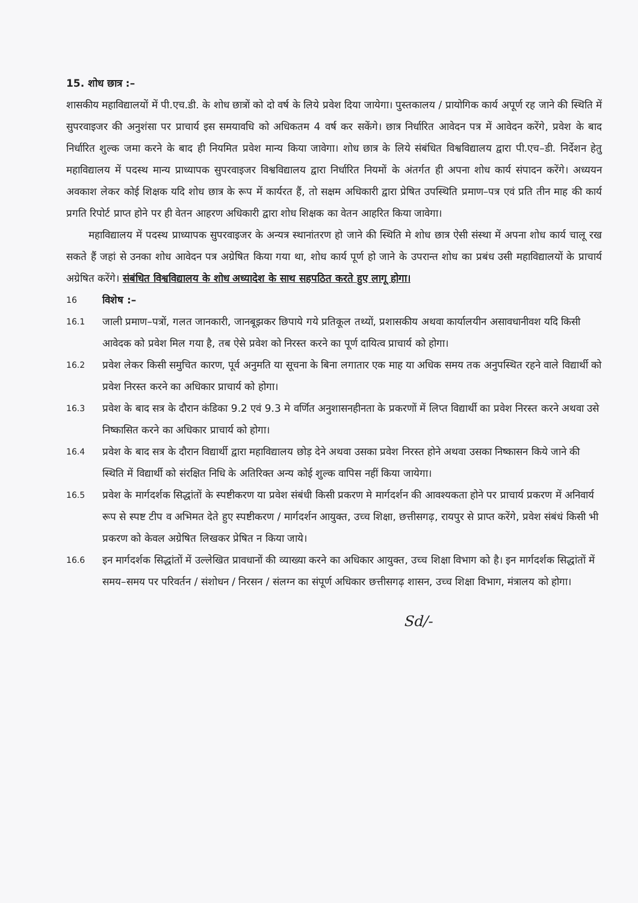15. शोध छात्र :–
शासकीय महाविद्यालयों में पी.एच.डी. के शोध छात्रों को दो वर्ष के लिये प्रवेश दिया जायेगा। पुस्तकालय / प्रायोगिक कार्य अपूर्ण रह जाने की स्थिति में सुपरवाइजर की अनुशंसा पर प्राचार्य इस समयावधि को अधिकतम 4 वर्ष कर सकेंगे। छात्र निर्धारित आवेदन पत्र में आवेदन करेंगे, प्रवेश के बाद निर्धारित शुल्क जमा करने के बाद ही नियमित प्रवेश मान्य किया जावेगा। शोध छात्र के लिये संबंधित विश्वविद्यालय द्वारा पी.एच–डी. निर्देशन हेतु महाविद्यालय में पदस्थ मान्य प्राध्यापक सुपरवाइजर विश्वविद्यालय द्वारा निर्धारित नियमों के अंतर्गत ही अपना शोध कार्य संपादन करेंगे। अध्ययन अवकाश लेकर कोई शिक्षक यदि शोध छात्र के रूप में कार्यरत हैं, तो सक्षम अधिकारी द्वारा प्रेषित उपस्थिति प्रमाण–पत्र एवं प्रति तीन माह की कार्य प्रगति रिपोर्ट प्राप्त होने पर ही वेतन आहरण अधिकारी द्वारा शोध शिक्षक का वेतन आहरित किया जावेगा।
महाविद्यालय में पदस्थ प्राध्यापक सुपरवाइजर के अन्यत्र स्थानांतरण हो जाने की स्थिति मे शोध छात्र ऐसी संस्था में अपना शोध कार्य चालू रख सकते हैं जहां से उनका शोध आवेदन पत्र अग्रेषित किया गया था, शोध कार्य पूर्ण हो जाने के उपरान्त शोध का प्रबंध उसी महाविद्यालयों के प्राचार्य अग्रेषित करेंगे। संबंधित विश्वविद्यालय के शोध अध्यादेश के साथ सहपठित करते हुए लागू होगा।
16 विशेष :–
16.1 जाली प्रमाण–पत्रों, गलत जानकारी, जानबूझकर छिपाये गये प्रतिकूल तथ्यों, प्रशासकीय अथवा कार्यालयीन असावधानीवश यदि किसी आवेदक को प्रवेश मिल गया है, तब ऐसे प्रवेश को निरस्त करने का पूर्ण दायित्व प्राचार्य को होगा।
16.2 प्रवेश लेकर किसी समुचित कारण, पूर्व अनुमति या सूचना के बिना लगातार एक माह या अधिक समय तक अनुपस्थित रहने वाले विद्यार्थी को प्रवेश निरस्त करने का अधिकार प्राचार्य को होगा।
16.3 प्रवेश के बाद सत्र के दौरान कंडिका 9.2 एवं 9.3 मे वर्णित अनुशासनहीनता के प्रकरणों में लिप्त विद्यार्थी का प्रवेश निरस्त करने अथवा उसे निष्कासित करने का अधिकार प्राचार्य को होगा।
16.4 प्रवेश के बाद सत्र के दौरान विद्यार्थी द्वारा महाविद्यालय छोड़ देने अथवा उसका प्रवेश निरस्त होने अथवा उसका निष्कासन किये जाने की स्थिति में विद्यार्थी को संरक्षित निधि के अतिरिक्त अन्य कोई शुल्क वापिस नहीं किया जायेगा।
16.5 प्रवेश के मार्गदर्शक सिद्धांतों के स्पष्टीकरण या प्रवेश संबंधी किसी प्रकरण मे मार्गदर्शन की आवश्यकता होने पर प्राचार्य प्रकरण में अनिवार्य रूप से स्पष्ट टीप व अभिमत देते हुए स्पष्टीकरण / मार्गदर्शन आयुक्त, उच्च शिक्षा, छत्तीसगढ़, रायपुर से प्राप्त करेंगे, प्रवेश संबंधं किसी भी प्रकरण को केवल अग्रेषित लिखकर प्रेषित न किया जाये।
16.6 इन मार्गदर्शक सिद्धांतों में उल्लेखित प्रावधानों की व्याख्या करने का अधिकार आयुक्त, उच्च शिक्षा विभाग को है। इन मार्गदर्शक सिद्धांतों में समय–समय पर परिवर्तन / संशोधन / निरसन / संलग्न का संपूर्ण अधिकार छत्तीसगढ़ शासन, उच्च शिक्षा विभाग, मंत्रालय को होगा।
Sd/-